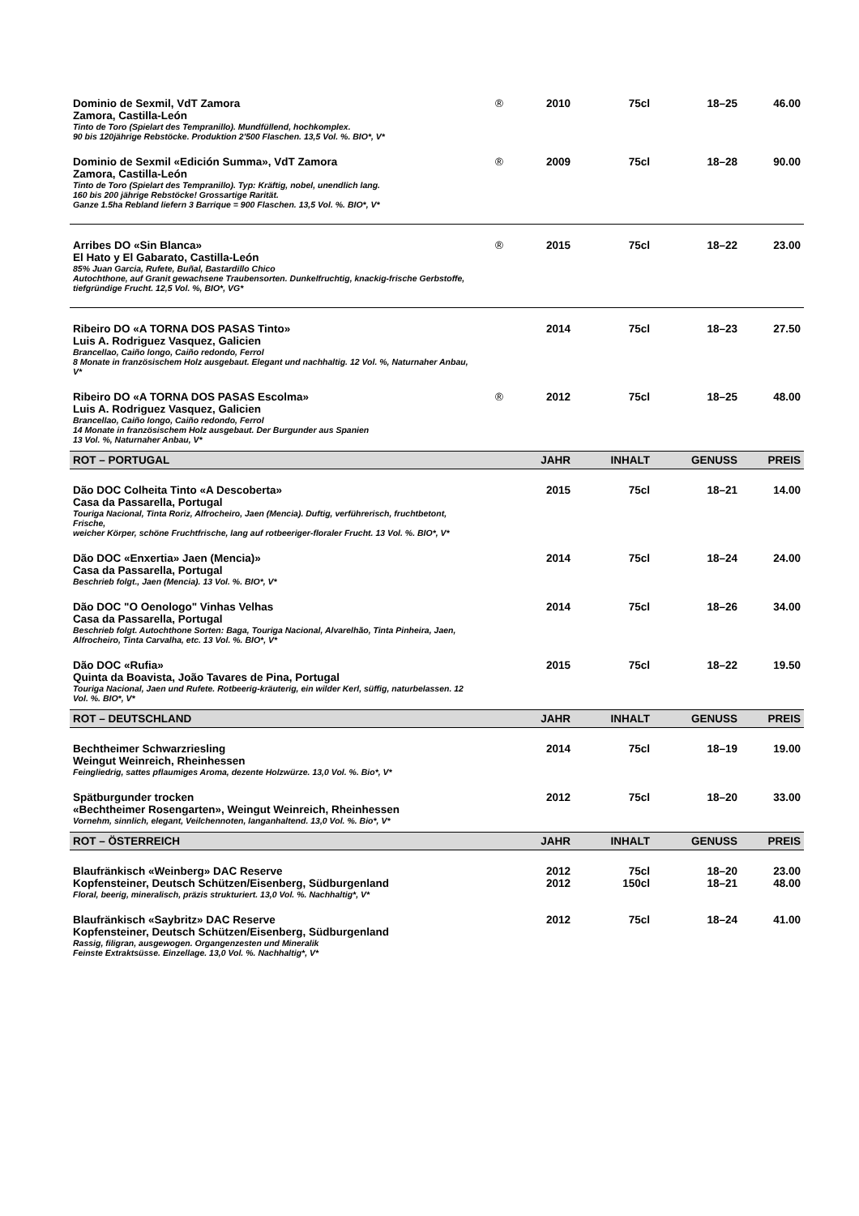| Dominio de Sexmil, VdT Zamora Zamora, Castilla-León Tinto de Toro (Spielart des Tempranillo). Mundfüllend, hochkomplex. 90 bis 120jährige Rebstöcke. Produktion 2'500 Flaschen. 13,5 Vol. %. BIO*, V* | ® | 2010 | 75cl | 18–25 | 46.00 |
| Dominio de Sexmil «Edición Summa», VdT Zamora Zamora, Castilla-León Tinto de Toro (Spielart des Tempranillo). Typ: Kräftig, nobel, unendlich lang. 160 bis 200 jährige Rebstöcke! Grossartige Rarität. Ganze 1.5ha Rebland liefern 3 Barrique = 900 Flaschen. 13,5 Vol. %. BIO*, V* | ® | 2009 | 75cl | 18–28 | 90.00 |
| Arribes DO «Sin Blanca» El Hato y El Gabarato, Castilla-León 85% Juan Garcia, Rufete, Buñal, Bastardillo Chico Autochthone, auf Granit gewachsene Traubensorten. Dunkelfruchtig, knackig-frische Gerbstoffe, tiefgründige Frucht. 12,5 Vol. %, BIO*, VG* | ® | 2015 | 75cl | 18–22 | 23.00 |
| Ribeiro DO «A TORNA DOS PASAS Tinto» Luis A. Rodriguez Vasquez, Galicien Brancellao, Caiño longo, Caiño redondo, Ferrol 8 Monate in französischem Holz ausgebaut. Elegant und nachhaltig. 12 Vol. %, Naturnaher Anbau, V* | | 2014 | 75cl | 18–23 | 27.50 |
| Ribeiro DO «A TORNA DOS PASAS Escolma» Luis A. Rodriguez Vasquez, Galicien Brancellao, Caiño longo, Caiño redondo, Ferrol 14 Monate in französischem Holz ausgebaut. Der Burgunder aus Spanien 13 Vol. %, Naturnaher Anbau, V* | ® | 2012 | 75cl | 18–25 | 48.00 |
| ROT – PORTUGAL | | JAHR | INHALT | GENUSS | PREIS |
| Dão DOC Colheita Tinto «A Descoberta» Casa da Passarella, Portugal Touriga Nacional, Tinta Roriz, Alfrocheiro, Jaen (Mencia). Duftig, verführerisch, fruchtbetont, Frische, weicher Körper, schöne Fruchtfrische, lang auf rotbeeriger-floraler Frucht. 13 Vol. %. BIO*, V* | | 2015 | 75cl | 18–21 | 14.00 |
| Dão DOC «Enxertia» Jaen (Mencia)» Casa da Passarella, Portugal Beschrieb folgt., Jaen (Mencia). 13 Vol. %. BIO*, V* | | 2014 | 75cl | 18–24 | 24.00 |
| Dão DOC "O Oenologo" Vinhas Velhas Casa da Passarella, Portugal Beschrieb folgt. Autochthone Sorten: Baga, Touriga Nacional, Alvarelhão, Tinta Pinheira, Jaen, Alfrocheiro, Tinta Carvalha, etc. 13 Vol. %. BIO*, V* | | 2014 | 75cl | 18–26 | 34.00 |
| Dão DOC «Rufia» Quinta da Boavista, João Tavares de Pina, Portugal Touriga Nacional, Jaen und Rufete. Rotbeerig-kräuterig, ein wilder Kerl, süffig, naturbelassen. 12 Vol. %. BIO*, V* | | 2015 | 75cl | 18–22 | 19.50 |
| ROT – DEUTSCHLAND | | JAHR | INHALT | GENUSS | PREIS |
| Bechtheimer Schwarzriesling Weingut Weinreich, Rheinhessen Feingliedrig, sattes pflaumiges Aroma, dezente Holzwürze. 13,0 Vol. %. Bio*, V* | | 2014 | 75cl | 18–19 | 19.00 |
| Spätburgunder trocken «Bechtheimer Rosengarten», Weingut Weinreich, Rheinhessen Vornehm, sinnlich, elegant, Veilchennoten, langanhaltend. 13,0 Vol. %. Bio*, V* | | 2012 | 75cl | 18–20 | 33.00 |
| ROT – ÖSTERREICH | | JAHR | INHALT | GENUSS | PREIS |
| Blaufränkisch «Weinberg» DAC Reserve Kopfensteiner, Deutsch Schützen/Eisenberg, Südburgenland Floral, beerig, mineralisch, präzis strukturiert. 13,0 Vol. %. Nachhaltig*, V* | | 2012 2012 | 75cl 150cl | 18–20 18–21 | 23.00 48.00 |
| Blaufränkisch «Saybritz» DAC Reserve Kopfensteiner, Deutsch Schützen/Eisenberg, Südburgenland Rassig, filigran, ausgewogen. Organgenzesten und Mineralik Feinste Extraktsüsse. Einzellage. 13,0 Vol. %. Nachhaltig*, V* | | 2012 | 75cl | 18–24 | 41.00 |